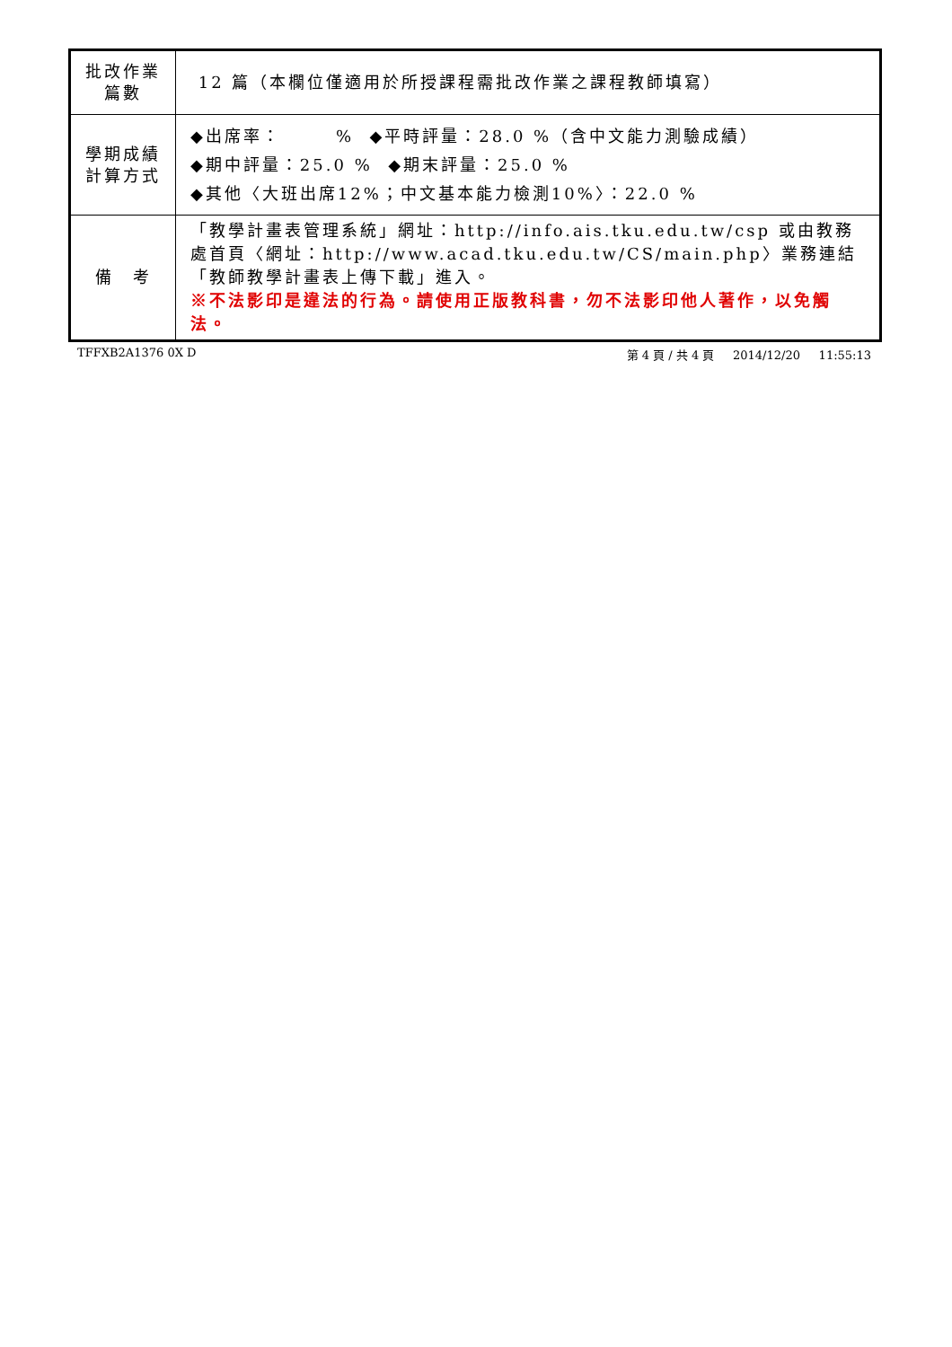| 批改作業 篇數 | 12 篇（本欄位僅適用於所授課程需批改作業之課程教師填寫） |
| 學期成績 計算方式 | ◆出席率： % ◆平時評量：28.0 %（含中文能力測驗成績） ◆期中評量：25.0 % ◆期末評量：25.0 % ◆其他〈大班出席12%；中文基本能力檢測10%〉：22.0 % |
| 備 考 | 「教學計畫表管理系統」網址： http://info.ais.tku.edu.tw/csp 或由教務處首頁〈網址： http://www.acad.tku.edu.tw/CS/main.php 〉業務連結「教師教學計畫表上傳下載」進入。 ※不法影印是違法的行為。請使用正版教科書，勿不法影印他人著作，以免觸法。 |
TFFXB2A1376 0X D 第 4 頁 / 共 4 頁 2014/12/20 11:55:13